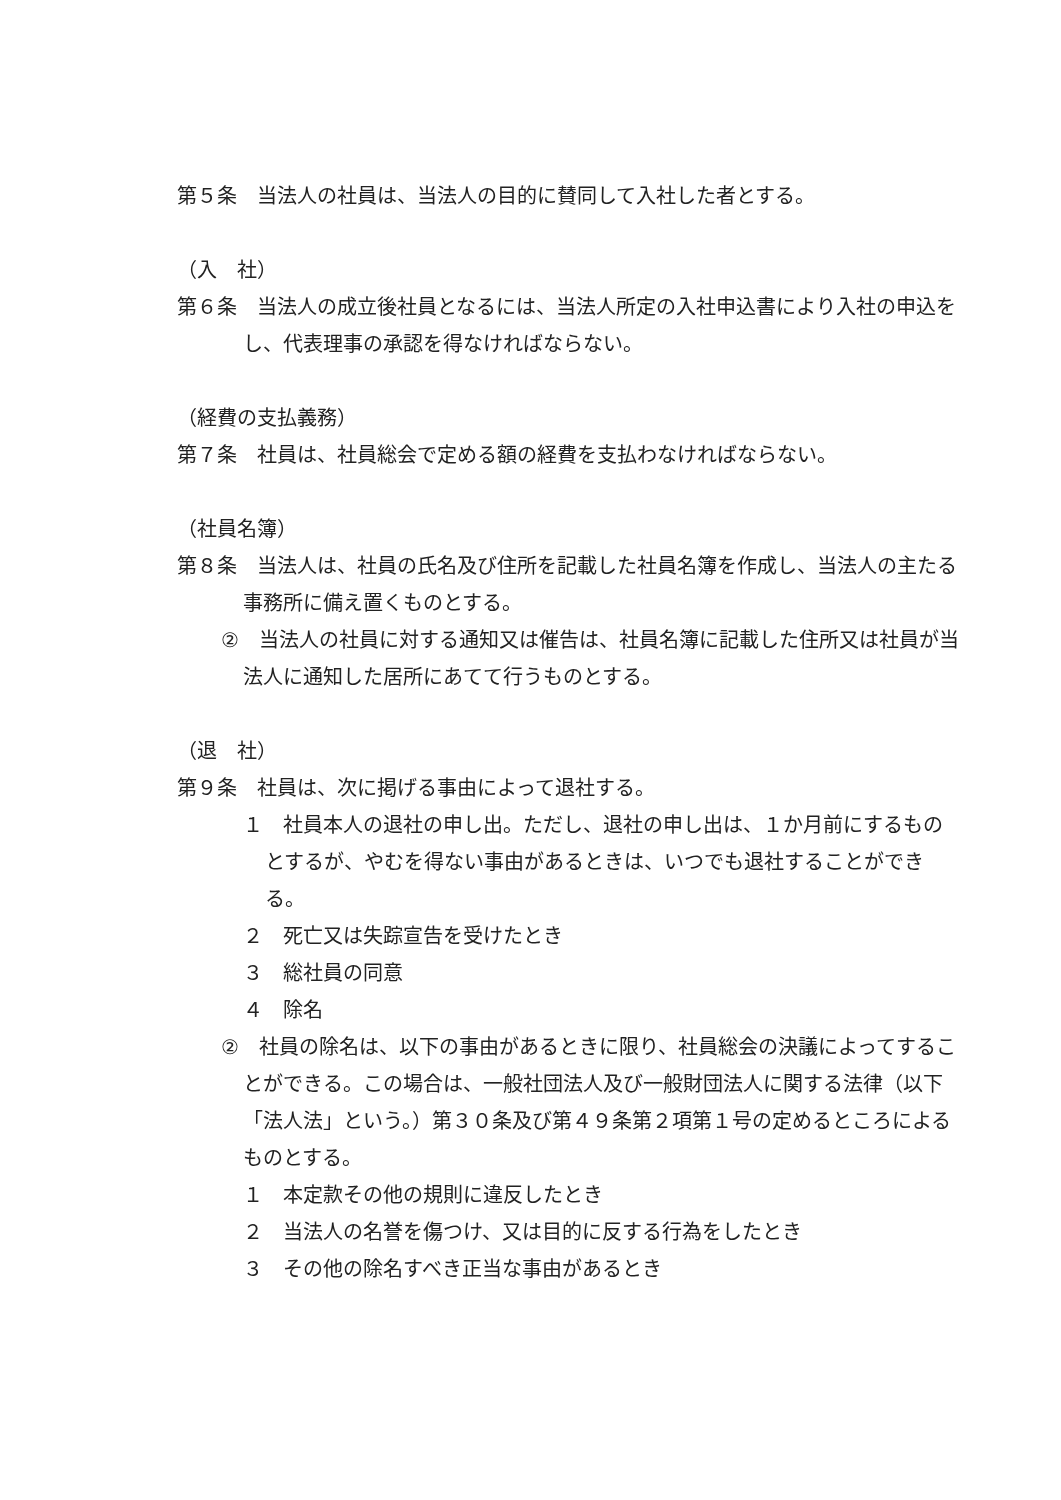第５条　当法人の社員は、当法人の目的に賛同して入社した者とする。
（入　社）
第６条　当法人の成立後社員となるには、当法人所定の入社申込書により入社の申込をし、代表理事の承認を得なければならない。
（経費の支払義務）
第７条　社員は、社員総会で定める額の経費を支払わなければならない。
（社員名簿）
第８条　当法人は、社員の氏名及び住所を記載した社員名簿を作成し、当法人の主たる事務所に備え置くものとする。
②　当法人の社員に対する通知又は催告は、社員名簿に記載した住所又は社員が当法人に通知した居所にあてて行うものとする。
（退　社）
第９条　社員は、次に掲げる事由によって退社する。
１　社員本人の退社の申し出。ただし、退社の申し出は、１か月前にするものとするが、やむを得ない事由があるときは、いつでも退社することができる。
２　死亡又は失踪宣告を受けたとき
３　総社員の同意
４　除名
②　社員の除名は、以下の事由があるときに限り、社員総会の決議によってすることができる。この場合は、一般社団法人及び一般財団法人に関する法律（以下「法人法」という。）第３０条及び第４９条第２項第１号の定めるところによるものとする。
１　本定款その他の規則に違反したとき
２　当法人の名誉を傷つけ、又は目的に反する行為をしたとき
３　その他の除名すべき正当な事由があるとき